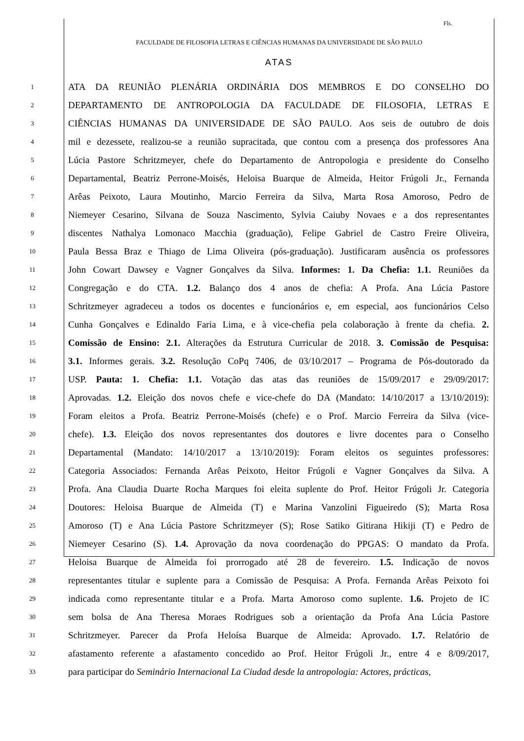Fls.
FACULDADE DE FILOSOFIA LETRAS E CIÊNCIAS HUMANAS DA UNIVERSIDADE DE SÃO PAULO
ATAS
1 ATA DA REUNIÃO PLENÁRIA ORDINÁRIA DOS MEMBROS E DO CONSELHO DO
2 DEPARTAMENTO DE ANTROPOLOGIA DA FACULDADE DE FILOSOFIA, LETRAS E
3 CIÊNCIAS HUMANAS DA UNIVERSIDADE DE SÃO PAULO. Aos seis de outubro de dois
4 mil e dezessete, realizou-se a reunião supracitada, que contou com a presença dos professores Ana
5 Lúcia Pastore Schritzmeyer, chefe do Departamento de Antropologia e presidente do Conselho
6 Departamental, Beatriz Perrone-Moisés, Heloisa Buarque de Almeida, Heitor Frúgoli Jr., Fernanda
7 Arêas Peixoto, Laura Moutinho, Marcio Ferreira da Silva, Marta Rosa Amoroso, Pedro de
8 Niemeyer Cesarino, Silvana de Souza Nascimento, Sylvia Caiuby Novaes e a dos representantes
9 discentes Nathalya Lomonaco Macchia (graduação), Felipe Gabriel de Castro Freire Oliveira,
10 Paula Bessa Braz e Thiago de Lima Oliveira (pós-graduação). Justificaram ausência os professores
11 John Cowart Dawsey e Vagner Gonçalves da Silva. Informes: 1. Da Chefia: 1.1. Reuniões da
12 Congregação e do CTA. 1.2. Balanço dos 4 anos de chefia: A Profa. Ana Lúcia Pastore
13 Schritzmeyer agradeceu a todos os docentes e funcionários e, em especial, aos funcionários Celso
14 Cunha Gonçalves e Edinaldo Faria Lima, e à vice-chefia pela colaboração à frente da chefia. 2.
15 Comissão de Ensino: 2.1. Alterações da Estrutura Curricular de 2018. 3. Comissão de Pesquisa:
16 3.1. Informes gerais. 3.2. Resolução CoPq 7406, de 03/10/2017 – Programa de Pós-doutorado da
17 USP. Pauta: 1. Chefia: 1.1. Votação das atas das reuniões de 15/09/2017 e 29/09/2017:
18 Aprovadas. 1.2. Eleição dos novos chefe e vice-chefe do DA (Mandato: 14/10/2017 a 13/10/2019):
19 Foram eleitos a Profa. Beatriz Perrone-Moisés (chefe) e o Prof. Marcio Ferreira da Silva (vice-
20 chefe). 1.3. Eleição dos novos representantes dos doutores e livre docentes para o Conselho
21 Departamental (Mandato: 14/10/2017 a 13/10/2019): Foram eleitos os seguintes professores:
22 Categoria Associados: Fernanda Arêas Peixoto, Heitor Frúgoli e Vagner Gonçalves da Silva. A
23 Profa. Ana Claudia Duarte Rocha Marques foi eleita suplente do Prof. Heitor Frúgoli Jr. Categoria
24 Doutores: Heloisa Buarque de Almeida (T) e Marina Vanzolini Figueiredo (S); Marta Rosa
25 Amoroso (T) e Ana Lúcia Pastore Schritzmeyer (S); Rose Satiko Gitirana Hikiji (T) e Pedro de
26 Niemeyer Cesarino (S). 1.4. Aprovação da nova coordenação do PPGAS: O mandato da Profa.
27 Heloisa Buarque de Almeida foi prorrogado até 28 de fevereiro. 1.5. Indicação de novos
28 representantes titular e suplente para a Comissão de Pesquisa: A Profa. Fernanda Arêas Peixoto foi
29 indicada como representante titular e a Profa. Marta Amoroso como suplente. 1.6. Projeto de IC
30 sem bolsa de Ana Theresa Moraes Rodrigues sob a orientação da Profa Ana Lúcia Pastore
31 Schritzmeyer. Parecer da Profa Heloísa Buarque de Almeida: Aprovado. 1.7. Relatório de
32 afastamento referente a afastamento concedido ao Prof. Heitor Frúgoli Jr., entre 4 e 8/09/2017,
33 para participar do Seminário Internacional La Ciudad desde la antropologia: Actores, prácticas,